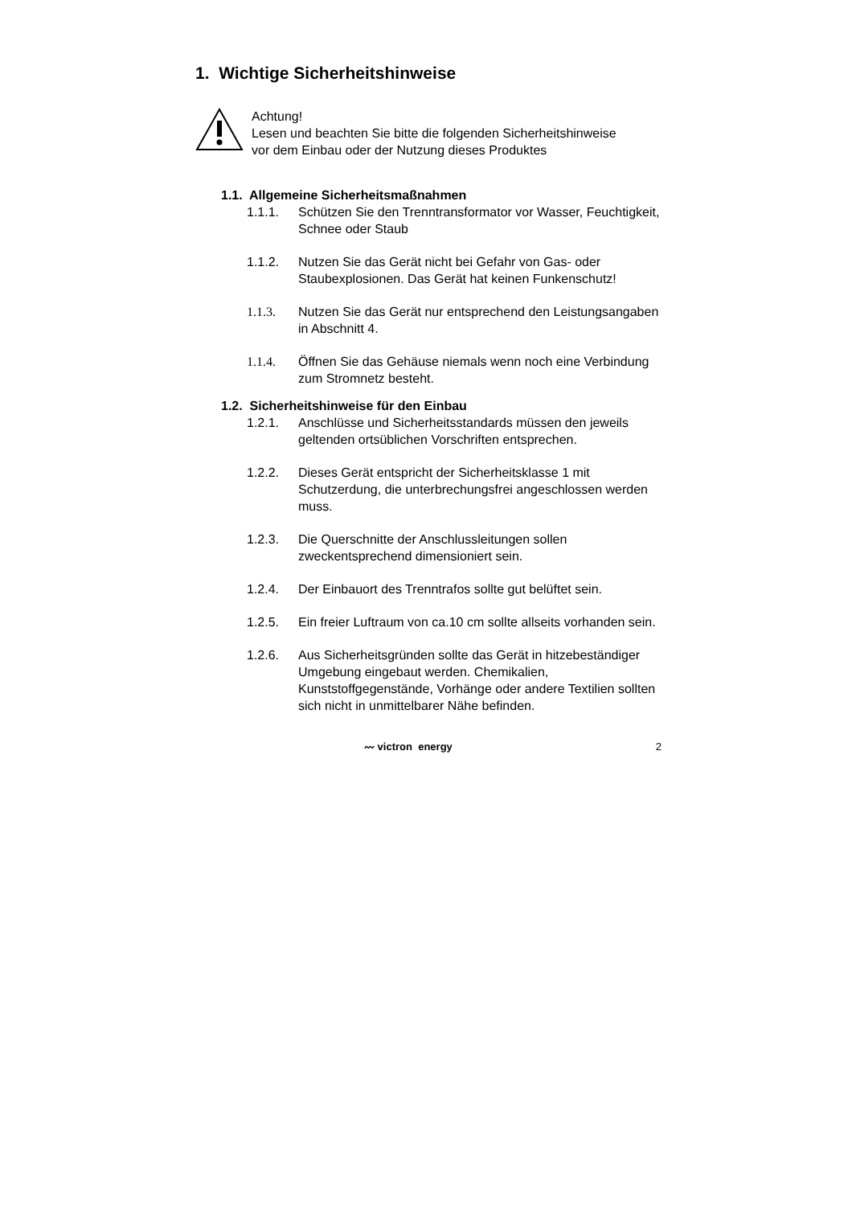1. Wichtige Sicherheitshinweise
Achtung!
Lesen und beachten Sie bitte die folgenden Sicherheitshinweise
vor dem Einbau oder der Nutzung dieses Produktes
1.1. Allgemeine Sicherheitsmaßnahmen
1.1.1. Schützen Sie den Trenntransformator vor Wasser, Feuchtigkeit, Schnee oder Staub
1.1.2. Nutzen Sie das Gerät nicht bei Gefahr von Gas- oder Staubexplosionen. Das Gerät hat keinen Funkenschutz!
1.1.3. Nutzen Sie das Gerät nur entsprechend den Leistungsangaben in Abschnitt 4.
1.1.4. Öffnen Sie das Gehäuse niemals wenn noch eine Verbindung zum Stromnetz besteht.
1.2. Sicherheitshinweise für den Einbau
1.2.1. Anschlüsse und Sicherheitsstandards müssen den jeweils geltenden ortsüblichen Vorschriften entsprechen.
1.2.2. Dieses Gerät entspricht der Sicherheitsklasse 1 mit Schutzerdung, die unterbrechungsfrei angeschlossen werden muss.
1.2.3. Die Querschnitte der Anschlussleitungen sollen zweckentsprechend dimensioniert sein.
1.2.4. Der Einbauort des Trenntrafos sollte gut belüftet sein.
1.2.5. Ein freier Luftraum von ca.10 cm sollte allseits vorhanden sein.
1.2.6. Aus Sicherheitsgründen sollte das Gerät in hitzebeständiger Umgebung eingebaut werden. Chemikalien, Kunststoffgegenstände, Vorhänge oder andere Textilien sollten sich nicht in unmittelbarer Nähe befinden.
〰 victron energy 2